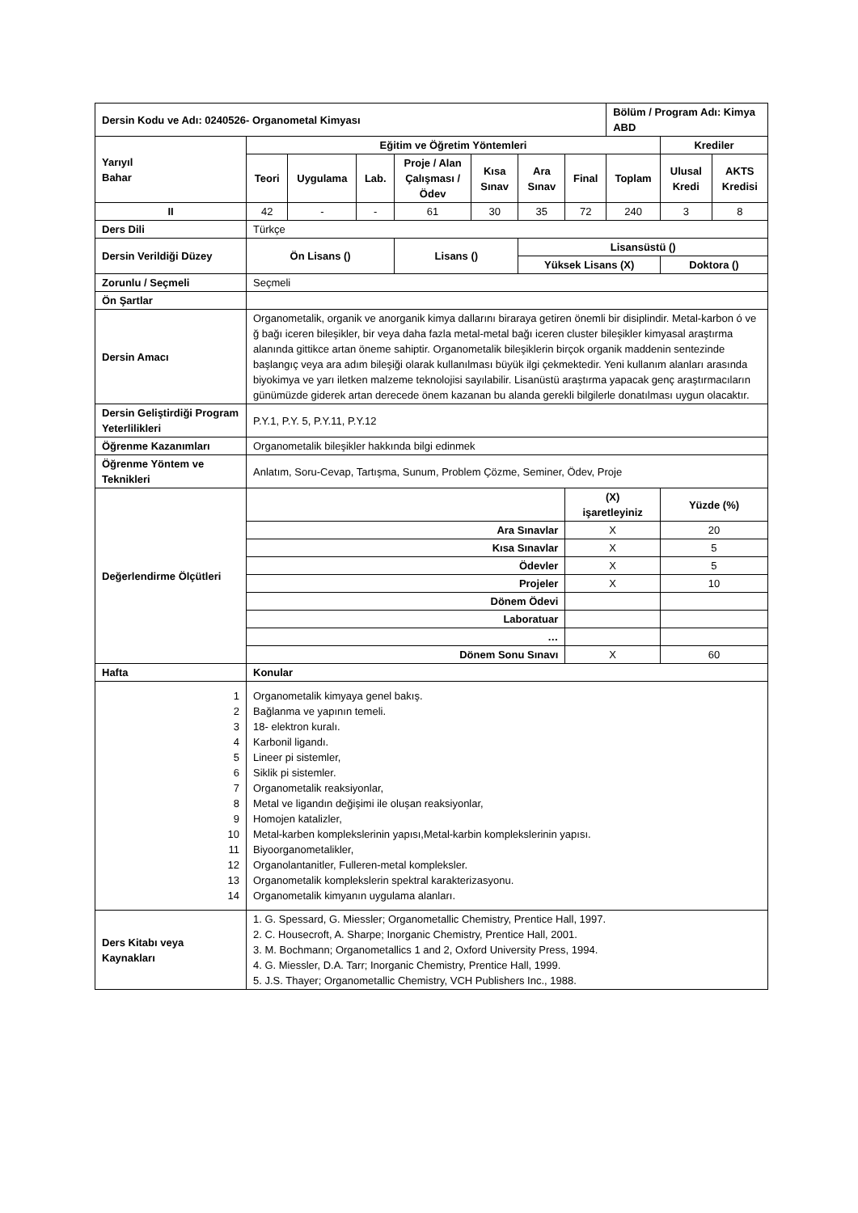| Dersin Kodu ve Adı: 0240526- Organometal Kimyası | | | | | | | | Bölüm / Program Adı: Kimya ABD | | |
| Yarıyıl Bahar | Eğitim ve Öğretim Yöntemleri | | | | | | | | Krediler | |
| | Teori | Uygulama | Lab. | Proje / Alan Çalışması / Ödev | Kısa Sınav | Ara Sınav | Final | Toplam | Ulusal Kredi | AKTS Kredisi |
| II | 42 | - | - | 61 | 30 | 35 | 72 | 240 | 3 | 8 |
| Ders Dili | Türkçe | | | | | | | | | |
| Dersin Verildiği Düzey | Ön Lisans () | | | Lisans () | | Lisansüstü () | | | | |
| | | | | | | Yüksek Lisans (X) | | | Doktora () | |
| Zorunlu / Seçmeli | Seçmeli | | | | | | | | | |
| Ön Şartlar | | | | | | | | | | |
| Dersin Amacı | Organometalik, organik ve anorganik kimya dallarını biraraya getiren önemli bir disiplindir. Metal-karbon ó ve ğ bağı iceren bileşikler, bir veya daha fazla metal-metal bağı iceren cluster bileşikler kimyasal araştırma alanında gittikce artan öneme sahiptir. Organometalik bileşiklerin birçok organik maddenin sentezinde başlangıç veya ara adım bileşiği olarak kullanılması büyük ilgi çekmektedir. Yeni kullanım alanları arasında biyokimya ve yarı iletken malzeme teknolojisi sayılabilir. Lisanüstü araştırma yapacak genç araştırmacıların günümüzde giderek artan derecede önem kazanan bu alanda gerekli bilgilerle donatılması uygun olacaktır. | | | | | | | | | |
| Dersin Geliştirdiği Program Yeterlilikleri | P.Y.1, P.Y. 5, P.Y.11, P.Y.12 | | | | | | | | | |
| Öğrenme Kazanımları | Organometalik bileşikler hakkında bilgi edinmek | | | | | | | | | |
| Öğrenme Yöntem ve Teknikleri | Anlatım, Soru-Cevap, Tartışma, Sunum, Problem Çözme, Seminer, Ödev, Proje | | | | | | | | | |
| Değerlendirme Ölçütleri | | | | | | | (X) işaretleyiniz | | Yüzde (%) | |
| | Ara Sınavlar | | | | | | X | | 20 | |
| | Kısa Sınavlar | | | | | | X | | 5 | |
| | Ödevler | | | | | | X | | 5 | |
| | Projeler | | | | | | X | | 10 | |
| | Dönem Ödevi | | | | | | | | | |
| | Laboratuar | | | | | | | | | |
| | … | | | | | | | | | |
| | Dönem Sonu Sınavı | | | | | | X | | 60 | |
| Hafta | Konular | | | | | | | | | |
| 1 2 3 4 5 6 7 8 9 10 11 12 13 14 | Organometalik kimyaya genel bakış. Bağlanma ve yapının temeli. 18- elektron kuralı. Karbonil ligandı. Lineer pi sistemler, Siklik pi sistemler. Organometalik reaksiyonlar, Metal ve ligandın değişimi ile oluşan reaksiyonlar, Homojen katalizler, Metal-karben komplekslerinin yapısı,Metal-karbin komplekslerinin yapısı. Biyoorganometalikler, Organolantanitler, Fulleren-metal kompleksler. Organometalik komplekslerin spektral karakterizasyonu. Organometalik kimyanın uygulama alanları. | | | | | | | | | |
| Ders Kitabı veya Kaynakları | 1. G. Spessard, G. Miessler; Organometallic Chemistry, Prentice Hall, 1997. 2. C. Housecroft, A. Sharpe; Inorganic Chemistry, Prentice Hall, 2001. 3. M. Bochmann; Organometallics 1 and 2, Oxford University Press, 1994. 4. G. Miessler, D.A. Tarr; Inorganic Chemistry, Prentice Hall, 1999. 5. J.S. Thayer; Organometallic Chemistry, VCH Publishers Inc., 1988. | | | | | | | | | |